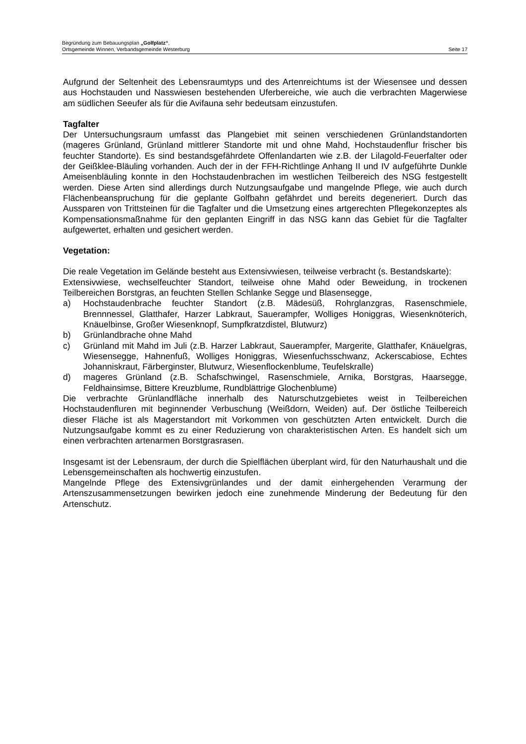Begründung zum Bebauungsplan „Golfplatz“,
Seite 17 Ortsgemeinde Winnen, Verbandsgemeinde Westerburg
Aufgrund der Seltenheit des Lebensraumtyps und des Artenreichtums ist der Wiesensee und dessen aus Hochstauden und Nasswiesen bestehenden Uferbereiche, wie auch die verbrachten Magerwiese am südlichen Seeufer als für die Avifauna sehr bedeutsam einzustufen.
Tagfalter
Der Untersuchungsraum umfasst das Plangebiet mit seinen verschiedenen Grünlandstandorten (mageres Grünland, Grünland mittlerer Standorte mit und ohne Mahd, Hochstaudenflur frischer bis feuchter Standorte). Es sind bestandsgefährdete Offenlandarten wie z.B. der Lilagold-Feuerfalter oder der Geißklee-Bläuling vorhanden. Auch der in der FFH-Richtlinge Anhang II und IV aufgeführte Dunkle Ameisenbläuling konnte in den Hochstaudenbrachen im westlichen Teilbereich des NSG festgestellt werden. Diese Arten sind allerdings durch Nutzungsaufgabe und mangelnde Pflege, wie auch durch Flächenbeanspruchung für die geplante Golfbahn gefährdet und bereits degeneriert. Durch das Aussparen von Trittsteinen für die Tagfalter und die Umsetzung eines artgerechten Pflegekonzeptes als Kompensationsmaßnahme für den geplanten Eingriff in das NSG kann das Gebiet für die Tagfalter aufgewertet, erhalten und gesichert werden.
Vegetation:
Die reale Vegetation im Gelände besteht aus Extensivwiesen, teilweise verbracht (s. Bestandskarte):
Extensivwiese, wechselfeuchter Standort, teilweise ohne Mahd oder Beweidung, in trockenen Teilbereichen Borstgras, an feuchten Stellen Schlanke Segge und Blasensegge,
a) Hochstaudenbrache feuchter Standort (z.B. Mädesüß, Rohrglanzgras, Rasenschmiele, Brennnessel, Glatthafer, Harzer Labkraut, Sauerampfer, Wolliges Honiggras, Wiesenknöterich, Knäuelbinse, Großer Wiesenknopf, Sumpfkratzdistel, Blutwurz)
b) Grünlandbrache ohne Mahd
c) Grünland mit Mahd im Juli (z.B. Harzer Labkraut, Sauerampfer, Margerite, Glatthafer, Knäuelgras, Wiesensegge, Hahnenfuß, Wolliges Honiggras, Wiesenfuchsschwanz, Ackerscabiose, Echtes Johanniskraut, Färberginster, Blutwurz, Wiesenflockenblume, Teufelskralle)
d) mageres Grünland (z.B. Schafschwingel, Rasenschmiele, Arnika, Borstgras, Haarsegge, Feldhainsimse, Bittere Kreuzblume, Rundblättrige Glochenblume)
Die verbrachte Grünlandfläche innerhalb des Naturschutzgebietes weist in Teilbereichen Hochstaudenfluren mit beginnender Verbuschung (Weißdorn, Weiden) auf. Der östliche Teilbereich dieser Fläche ist als Magerstandort mit Vorkommen von geschützten Arten entwickelt. Durch die Nutzungsaufgabe kommt es zu einer Reduzierung von charakteristischen Arten. Es handelt sich um einen verbrachten artenarmen Borstgrasrasen.
Insgesamt ist der Lebensraum, der durch die Spielflächen überplant wird, für den Naturhaushalt und die Lebensgemeinschaften als hochwertig einzustufen.
Mangelnde Pflege des Extensivgrünlandes und der damit einhergehenden Verarmung der Artenszusammensetzungen bewirken jedoch eine zunehmende Minderung der Bedeutung für den Artenschutz.